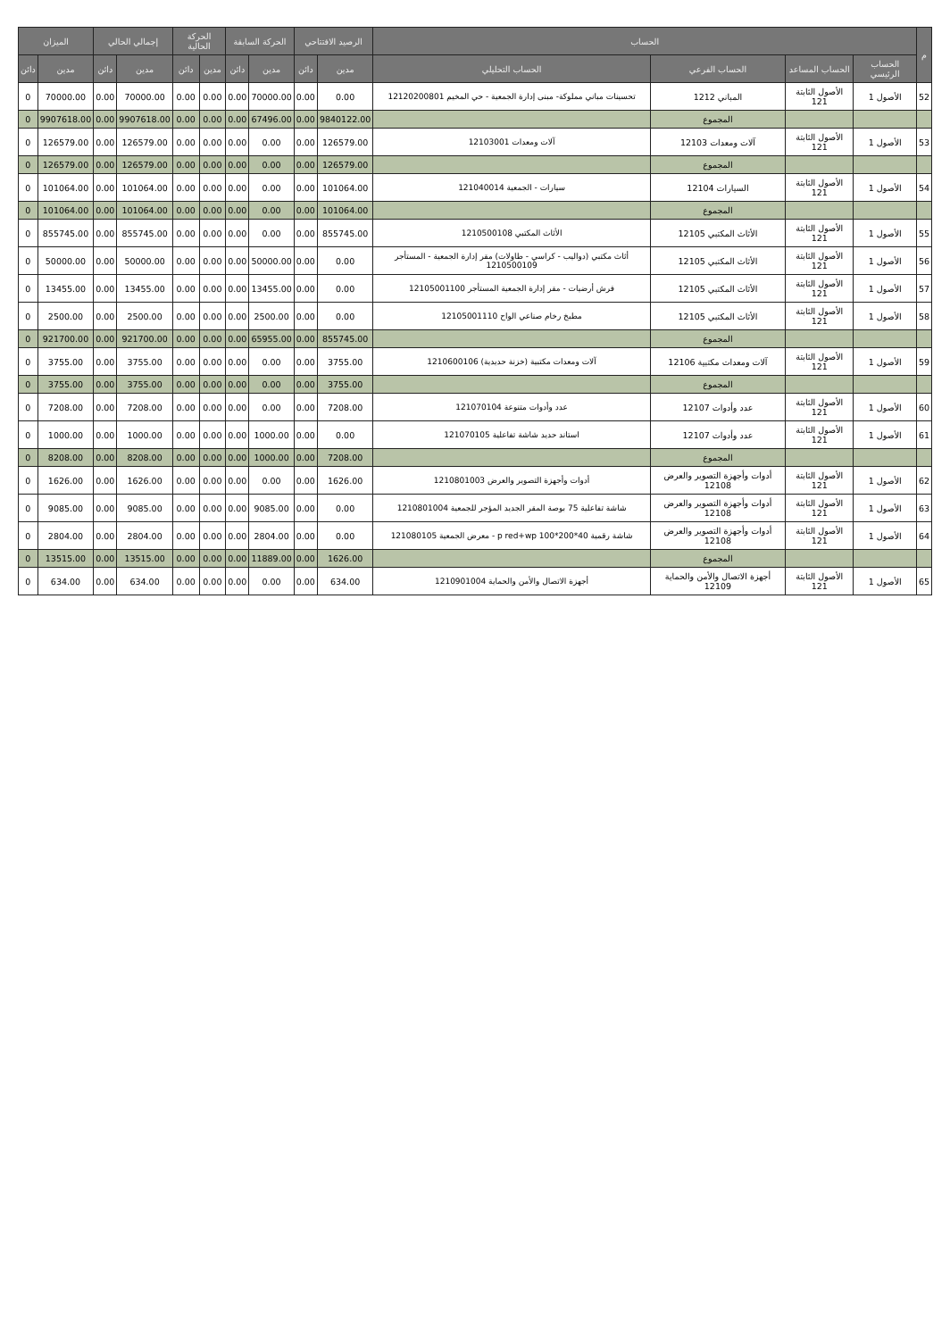| م | الحساب | | | | الرصيد الافتتاحي | | الحركة السابقة | | الحركة الحالية | | إجمالي الحالي | | الميزان | |
| --- | --- | --- | --- | --- | --- | --- | --- | --- | --- | --- | --- | --- | --- | --- |
| | الحساب الرئيسي | الحساب المساعد | الحساب الفرعي | الحساب التحليلي | مدين | دائن | مدين | دائن | مدين | دائن | مدين | دائن | مدين | دائن |
| 52 | الأصول 1 | الأصول الثابتة 121 | المباني 1212 | تحسينات مباني مملوكة- مبنى إدارة الجمعية - حي المخيم 12120200801 | 0.00 | 0.00 | 70000.00 | 0.00 | 0.00 | 0.00 | 70000.00 | 0.00 | 70000.00 | 0 |
| | | | المجموع | | 9840122.00 | 0.00 | 67496.00 | 0.00 | 0.00 | 0.00 | 9907618.00 | 0.00 | 9907618.00 | 0 |
| 53 | الأصول 1 | الأصول الثابتة 121 | آلات ومعدات 12103 | آلات ومعدات 12103001 | 126579.00 | 0.00 | 0.00 | 0.00 | 0.00 | 0.00 | 126579.00 | 0.00 | 126579.00 | 0 |
| | | | المجموع | | 126579.00 | 0.00 | 0.00 | 0.00 | 0.00 | 0.00 | 126579.00 | 0.00 | 126579.00 | 0 |
| 54 | الأصول 1 | الأصول الثابتة 121 | السيارات 12104 | سيارات - الجمعية 121040014 | 101064.00 | 0.00 | 0.00 | 0.00 | 0.00 | 0.00 | 101064.00 | 0.00 | 101064.00 | 0 |
| | | | المجموع | | 101064.00 | 0.00 | 0.00 | 0.00 | 0.00 | 0.00 | 101064.00 | 0.00 | 101064.00 | 0 |
| 55 | الأصول 1 | الأصول الثابتة 121 | الأثاث المكتبي 12105 | الأثاث المكتبي 1210500108 | 855745.00 | 0.00 | 0.00 | 0.00 | 0.00 | 0.00 | 855745.00 | 0.00 | 855745.00 | 0 |
| 56 | الأصول 1 | الأصول الثابتة 121 | الأثاث المكتبي 12105 | أثاث مكتبي (دواليب - كراسي - طاولات) مقر إدارة الجمعية - المستأجر 1210500109 | 0.00 | 0.00 | 50000.00 | 0.00 | 0.00 | 0.00 | 50000.00 | 0.00 | 50000.00 | 0 |
| 57 | الأصول 1 | الأصول الثابتة 121 | الأثاث المكتبي 12105 | فرش أرضيات - مقر إدارة الجمعية المستأجر 12105001100 | 0.00 | 0.00 | 13455.00 | 0.00 | 0.00 | 0.00 | 13455.00 | 0.00 | 13455.00 | 0 |
| 58 | الأصول 1 | الأصول الثابتة 121 | الأثاث المكتبي 12105 | مطبخ رخام صناعي الواح 12105001110 | 0.00 | 0.00 | 2500.00 | 0.00 | 0.00 | 0.00 | 2500.00 | 0.00 | 2500.00 | 0 |
| | | | المجموع | | 855745.00 | 0.00 | 65955.00 | 0.00 | 0.00 | 0.00 | 921700.00 | 0.00 | 921700.00 | 0 |
| 59 | الأصول 1 | الأصول الثابتة 121 | آلات ومعدات مكتبية 12106 | آلات ومعدات مكتبية (خزنة حديدية) 1210600106 | 3755.00 | 0.00 | 0.00 | 0.00 | 0.00 | 0.00 | 3755.00 | 0.00 | 3755.00 | 0 |
| | | | المجموع | | 3755.00 | 0.00 | 0.00 | 0.00 | 0.00 | 0.00 | 3755.00 | 0.00 | 3755.00 | 0 |
| 60 | الأصول 1 | الأصول الثابتة 121 | عدد وأدوات 12107 | عدد وأدوات متنوعة 121070104 | 7208.00 | 0.00 | 0.00 | 0.00 | 0.00 | 0.00 | 7208.00 | 0.00 | 7208.00 | 0 |
| 61 | الأصول 1 | الأصول الثابتة 121 | عدد وأدوات 12107 | استاند حديد شاشة تفاعلية 121070105 | 0.00 | 0.00 | 1000.00 | 0.00 | 0.00 | 0.00 | 1000.00 | 0.00 | 1000.00 | 0 |
| | | | المجموع | | 7208.00 | 0.00 | 1000.00 | 0.00 | 0.00 | 0.00 | 8208.00 | 0.00 | 8208.00 | 0 |
| 62 | الأصول 1 | الأصول الثابتة 121 | أدوات وأجهزة التصوير والعرض 12108 | أدوات وأجهزة التصوير والعرض 1210801003 | 1626.00 | 0.00 | 0.00 | 0.00 | 0.00 | 0.00 | 1626.00 | 0.00 | 1626.00 | 0 |
| 63 | الأصول 1 | الأصول الثابتة 121 | أدوات وأجهزة التصوير والعرض 12108 | شاشة تفاعلية 75 بوصة المقر الجديد المؤجر للجمعية 1210801004 | 0.00 | 0.00 | 9085.00 | 0.00 | 0.00 | 0.00 | 9085.00 | 0.00 | 9085.00 | 0 |
| 64 | الأصول 1 | الأصول الثابتة 121 | أدوات وأجهزة التصوير والعرض 12108 | شاشة رقمية 40*200*100 p red+wp - معرض الجمعية 121080105 | 0.00 | 0.00 | 2804.00 | 0.00 | 0.00 | 0.00 | 2804.00 | 0.00 | 2804.00 | 0 |
| | | | المجموع | | 1626.00 | 0.00 | 11889.00 | 0.00 | 0.00 | 0.00 | 13515.00 | 0.00 | 13515.00 | 0 |
| 65 | الأصول 1 | الأصول الثابتة 121 | أجهزة الاتصال والأمن والحماية 12109 | أجهزة الاتصال والأمن والحماية 1210901004 | 634.00 | 0.00 | 0.00 | 0.00 | 0.00 | 0.00 | 634.00 | 0.00 | 634.00 | 0 |